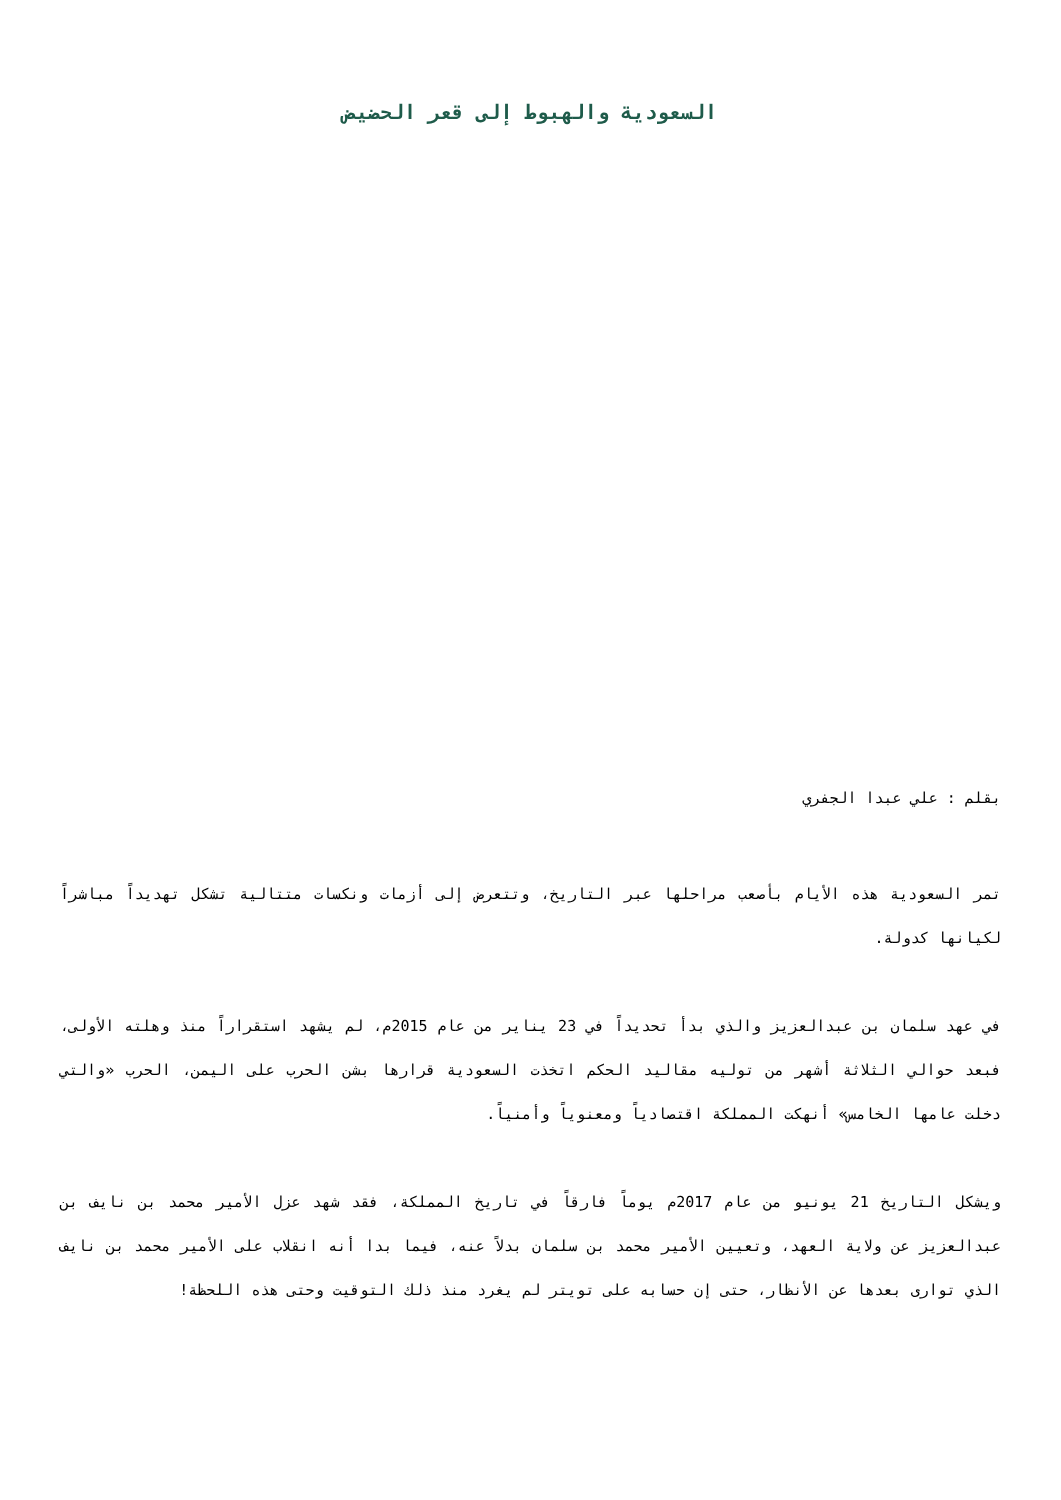السعودية والهبوط إلى قعر الحضيض
بقلم : علي عبدا الجفري
تمر السعودية هذه الأيام بأصعب مراحلها عبر التاريخ، وتتعرض إلى أزمات ونكسات متتالية تشكل تهديداً مباشراً لكيانها كدولة.
في عهد سلمان بن عبدالعزيز والذي بدأ تحديداً في 23 يناير من عام 2015م، لم يشهد استقراراً منذ وهلته الأولى، فبعد حوالي الثلاثة أشهر من توليه مقاليد الحكم اتخذت السعودية قرارها بشن الحرب على اليمن، الحرب «والتي دخلت عامها الخامس» أنهكت المملكة اقتصادياً ومعنوياً وأمنياً.
ويشكل التاريخ 21 يونيو من عام 2017م يوماً فارقاً في تاريخ المملكة، فقد شهد عزل الأمير محمد بن نايف بن عبدالعزيز عن ولاية العهد، وتعيين الأمير محمد بن سلمان بدلاً عنه، فيما بدا أنه انقلاب على الأمير محمد بن نايف الذي توارى بعدها عن الأنظار، حتى إن حسابه على تويتر لم يغرد منذ ذلك التوقيت وحتى هذه اللحظة!